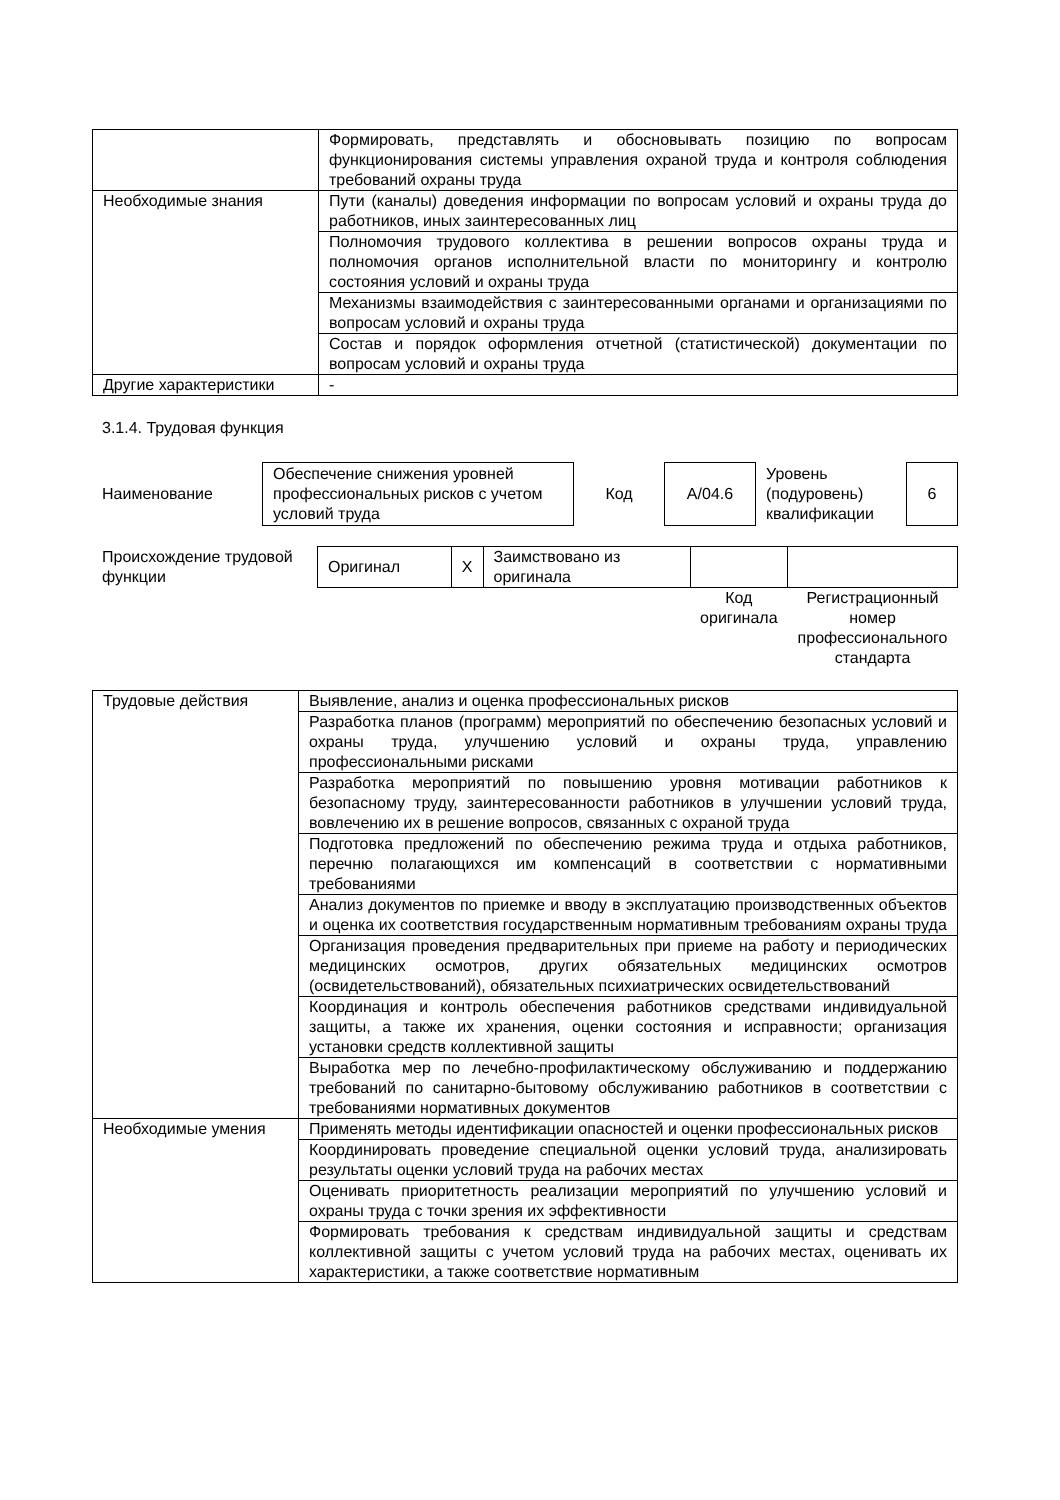| | Формировать, представлять и обосновывать позицию по вопросам функционирования системы управления охраной труда и контроля соблюдения требований охраны труда |
| Необходимые знания | Пути (каналы) доведения информации по вопросам условий и охраны труда до работников, иных заинтересованных лиц |
| | Полномочия трудового коллектива в решении вопросов охраны труда и полномочия органов исполнительной власти по мониторингу и контролю состояния условий и охраны труда |
| | Механизмы взаимодействия с заинтересованными органами и организациями по вопросам условий и охраны труда |
| | Состав и порядок оформления отчетной (статистической) документации по вопросам условий и охраны труда |
| Другие характеристики | - |
3.1.4. Трудовая функция
| Наименование | Обеспечение снижения уровней профессиональных рисков с учетом условий труда | Код | A/04.6 | Уровень (подуровень) квалификации | 6 |
| Происхождение трудовой функции | Оригинал | X | Заимствовано из оригинала | | |
| | | | | Код оригинала | Регистрационный номер профессионального стандарта |
| Трудовые действия | Выявление, анализ и оценка профессиональных рисков |
| | Разработка планов (программ) мероприятий по обеспечению безопасных условий и охраны труда, улучшению условий и охраны труда, управлению профессиональными рисками |
| | Разработка мероприятий по повышению уровня мотивации работников к безопасному труду, заинтересованности работников в улучшении условий труда, вовлечению их в решение вопросов, связанных с охраной труда |
| | Подготовка предложений по обеспечению режима труда и отдыха работников, перечню полагающихся им компенсаций в соответствии с нормативными требованиями |
| | Анализ документов по приемке и вводу в эксплуатацию производственных объектов и оценка их соответствия государственным нормативным требованиям охраны труда |
| | Организация проведения предварительных при приеме на работу и периодических медицинских осмотров, других обязательных медицинских осмотров (освидетельствований), обязательных психиатрических освидетельствований |
| | Координация и контроль обеспечения работников средствами индивидуальной защиты, а также их хранения, оценки состояния и исправности; организация установки средств коллективной защиты |
| | Выработка мер по лечебно-профилактическому обслуживанию и поддержанию требований по санитарно-бытовому обслуживанию работников в соответствии с требованиями нормативных документов |
| Необходимые умения | Применять методы идентификации опасностей и оценки профессиональных рисков |
| | Координировать проведение специальной оценки условий труда, анализировать результаты оценки условий труда на рабочих местах |
| | Оценивать приоритетность реализации мероприятий по улучшению условий и охраны труда с точки зрения их эффективности |
| | Формировать требования к средствам индивидуальной защиты и средствам коллективной защиты с учетом условий труда на рабочих местах, оценивать их характеристики, а также соответствие нормативным |